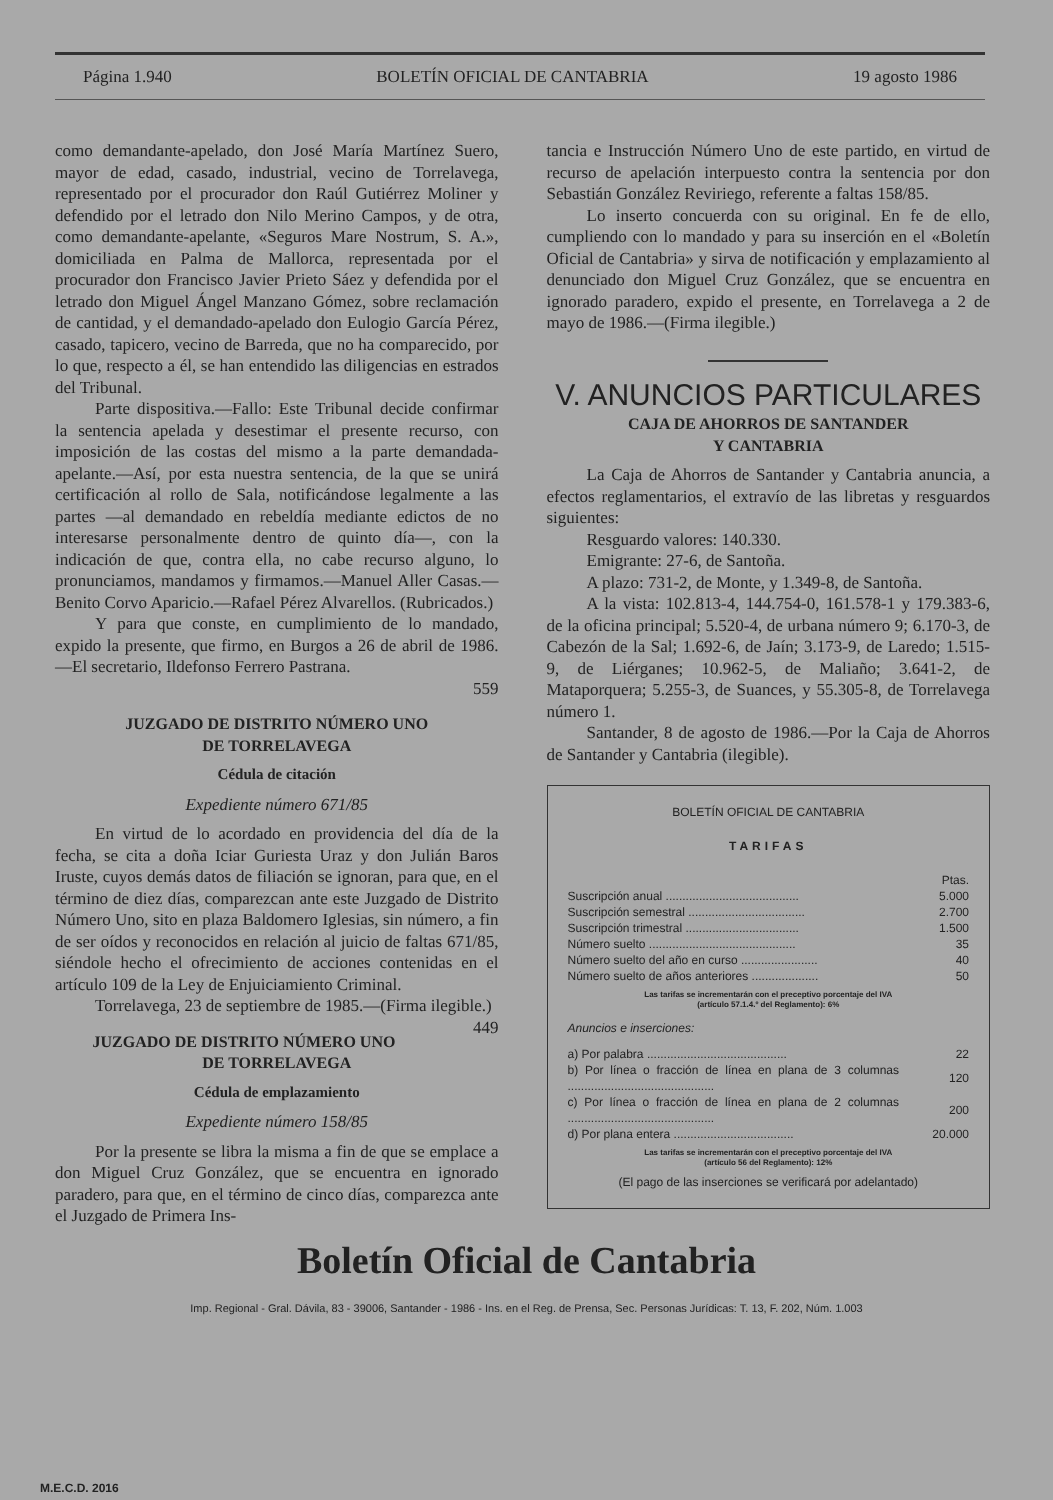Página 1.940 BOLETÍN OFICIAL DE CANTABRIA 19 agosto 1986
como demandante-apelado, don José María Martínez Suero, mayor de edad, casado, industrial, vecino de Torrelavega, representado por el procurador don Raúl Gutiérrez Moliner y defendido por el letrado don Nilo Merino Campos, y de otra, como demandante-apelante, «Seguros Mare Nostrum, S. A.», domiciliada en Palma de Mallorca, representada por el procurador don Francisco Javier Prieto Sáez y defendida por el letrado don Miguel Ángel Manzano Gómez, sobre reclamación de cantidad, y el demandado-apelado don Eulogio García Pérez, casado, tapicero, vecino de Barreda, que no ha comparecido, por lo que, respecto a él, se han entendido las diligencias en estrados del Tribunal.
Parte dispositiva.—Fallo: Este Tribunal decide confirmar la sentencia apelada y desestimar el presente recurso, con imposición de las costas del mismo a la parte demandada-apelante.—Así, por esta nuestra sentencia, de la que se unirá certificación al rollo de Sala, notificándose legalmente a las partes —al demandado en rebeldía mediante edictos de no interesarse personalmente dentro de quinto día—, con la indicación de que, contra ella, no cabe recurso alguno, lo pronunciamos, mandamos y firmamos.—Manuel Aller Casas.—Benito Corvo Aparicio.—Rafael Pérez Alvarellos. (Rubricados.)
Y para que conste, en cumplimiento de lo mandado, expido la presente, que firmo, en Burgos a 26 de abril de 1986.—El secretario, Ildefonso Ferrero Pastrana.
559
JUZGADO DE DISTRITO NÚMERO UNO
DE TORRELAVEGA
Cédula de citación
Expediente número 671/85
En virtud de lo acordado en providencia del día de la fecha, se cita a doña Iciar Guriesta Uraz y don Julián Baros Iruste, cuyos demás datos de filiación se ignoran, para que, en el término de diez días, comparezcan ante este Juzgado de Distrito Número Uno, sito en plaza Baldomero Iglesias, sin número, a fin de ser oídos y reconocidos en relación al juicio de faltas 671/85, siéndole hecho el ofrecimiento de acciones contenidas en el artículo 109 de la Ley de Enjuiciamiento Criminal.
Torrelavega, 23 de septiembre de 1985.—(Firma ilegible.) 449
JUZGADO DE DISTRITO NÚMERO UNO
DE TORRELAVEGA
Cédula de emplazamiento
Expediente número 158/85
Por la presente se libra la misma a fin de que se emplace a don Miguel Cruz González, que se encuentra en ignorado paradero, para que, en el término de cinco días, comparezca ante el Juzgado de Primera Ins-
tancia e Instrucción Número Uno de este partido, en virtud de recurso de apelación interpuesto contra la sentencia por don Sebastián González Reviriego, referente a faltas 158/85.
Lo inserto concuerda con su original. En fe de ello, cumpliendo con lo mandado y para su inserción en el «Boletín Oficial de Cantabria» y sirva de notificación y emplazamiento al denunciado don Miguel Cruz González, que se encuentra en ignorado paradero, expido el presente, en Torrelavega a 2 de mayo de 1986.—(Firma ilegible.)
V. ANUNCIOS PARTICULARES
CAJA DE AHORROS DE SANTANDER
Y CANTABRIA
La Caja de Ahorros de Santander y Cantabria anuncia, a efectos reglamentarios, el extravío de las libretas y resguardos siguientes:
Resguardo valores: 140.330.
Emigrante: 27-6, de Santoña.
A plazo: 731-2, de Monte, y 1.349-8, de Santoña.
A la vista: 102.813-4, 144.754-0, 161.578-1 y 179.383-6, de la oficina principal; 5.520-4, de urbana número 9; 6.170-3, de Cabezón de la Sal; 1.692-6, de Jaín; 3.173-9, de Laredo; 1.515-9, de Liérganes; 10.962-5, de Maliaño; 3.641-2, de Mataporquera; 5.255-3, de Suances, y 55.305-8, de Torrelavega número 1.
Santander, 8 de agosto de 1986.—Por la Caja de Ahorros de Santander y Cantabria (ilegible).
BOLETÍN OFICIAL DE CANTABRIA
TARIFAS
| | Ptas. |
| Suscripción anual ........................................ | 5.000 |
| Suscripción semestral ................................... | 2.700 |
| Suscripción trimestral .................................. | 1.500 |
| Número suelto ............................................ | 35 |
| Número suelto del año en curso ....................... | 40 |
| Número suelto de años anteriores .................... | 50 |
Las tarifas se incrementarán con el preceptivo porcentaje del IVA
(artículo 57.1.4.º del Reglamento): 6%
Anuncios e inserciones:
| a) Por palabra .......................................... | 22 |
| b) Por línea o fracción de línea en plana de 3 columnas ............................................ | 120 |
| c) Por línea o fracción de línea en plana de 2 columnas ............................................ | 200 |
| d) Por plana entera .................................... | 20.000 |
Las tarifas se incrementarán con el preceptivo porcentaje del IVA
(artículo 56 del Reglamento): 12%
(El pago de las inserciones se verificará por adelantado)
Boletín Oficial de Cantabria
Imp. Regional - Gral. Dávila, 83 - 39006, Santander - 1986 - Ins. en el Reg. de Prensa, Sec. Personas Jurídicas: T. 13, F. 202, Núm. 1.003
M.E.C.D. 2016